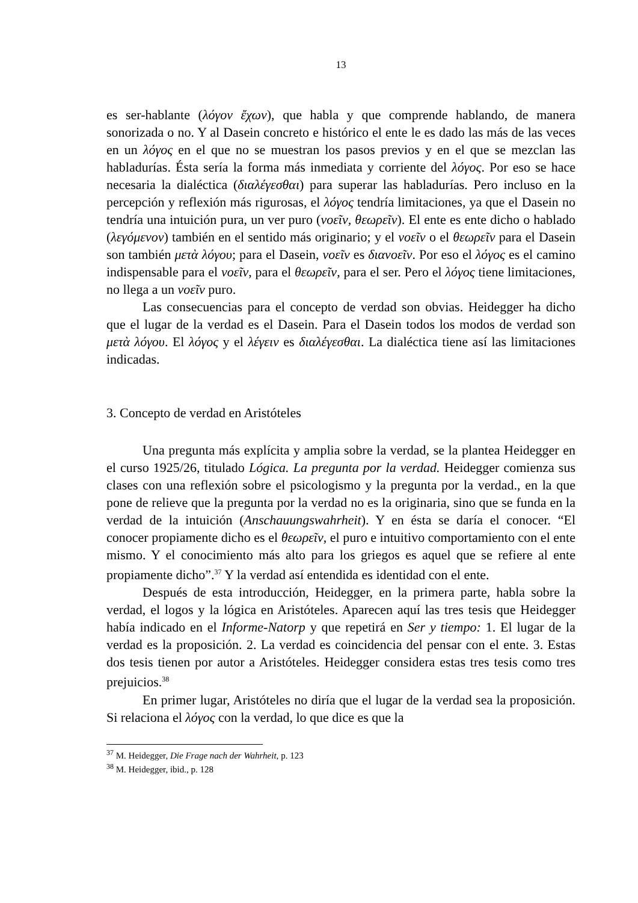13
es ser-hablante (λόγον ἔχων), que habla y que comprende hablando, de manera sonorizada o no. Y al Dasein concreto e histórico el ente le es dado las más de las veces en un λόγος en el que no se muestran los pasos previos y en el que se mezclan las habladurías. Ésta sería la forma más inmediata y corriente del λόγος. Por eso se hace necesaria la dialéctica (διαλέγεσθαι) para superar las habladurías. Pero incluso en la percepción y reflexión más rigurosas, el λόγος tendría limitaciones, ya que el Dasein no tendría una intuición pura, un ver puro (νοεῖν, θεωρεῖν). El ente es ente dicho o hablado (λεγόμενον) también en el sentido más originario; y el νοεῖν o el θεωρεῖν para el Dasein son también μετὰ λόγου; para el Dasein, νοεῖν es διανοεῖν. Por eso el λόγος es el camino indispensable para el νοεῖν, para el θεωρεῖν, para el ser. Pero el λόγος tiene limitaciones, no llega a un νοεῖν puro.
Las consecuencias para el concepto de verdad son obvias. Heidegger ha dicho que el lugar de la verdad es el Dasein. Para el Dasein todos los modos de verdad son μετὰ λόγου. El λόγος y el λέγειν es διαλέγεσθαι. La dialéctica tiene así las limitaciones indicadas.
3. Concepto de verdad en Aristóteles
Una pregunta más explícita y amplia sobre la verdad, se la plantea Heidegger en el curso 1925/26, titulado Lógica. La pregunta por la verdad. Heidegger comienza sus clases con una reflexión sobre el psicologismo y la pregunta por la verdad., en la que pone de relieve que la pregunta por la verdad no es la originaria, sino que se funda en la verdad de la intuición (Anschauungswahrheit). Y en ésta se daría el conocer. “El conocer propiamente dicho es el θεωρεῖν, el puro e intuitivo comportamiento con el ente mismo. Y el conocimiento más alto para los griegos es aquel que se refiere al ente propiamente dicho”.<sup>37</sup> Y la verdad así entendida es identidad con el ente.
Después de esta introducción, Heidegger, en la primera parte, habla sobre la verdad, el logos y la lógica en Aristóteles. Aparecen aquí las tres tesis que Heidegger había indicado en el Informe-Natorp y que repetirá en Ser y tiempo: 1. El lugar de la verdad es la proposición. 2. La verdad es coincidencia del pensar con el ente. 3. Estas dos tesis tienen por autor a Aristóteles. Heidegger considera estas tres tesis como tres prejuicios.<sup>38</sup>
En primer lugar, Aristóteles no diría que el lugar de la verdad sea la proposición. Si relaciona el λόγος con la verdad, lo que dice es que la
<sup>37</sup> M. Heidegger, Die Frage nach der Wahrheit, p. 123
<sup>38</sup> M. Heidegger, ibid., p. 128